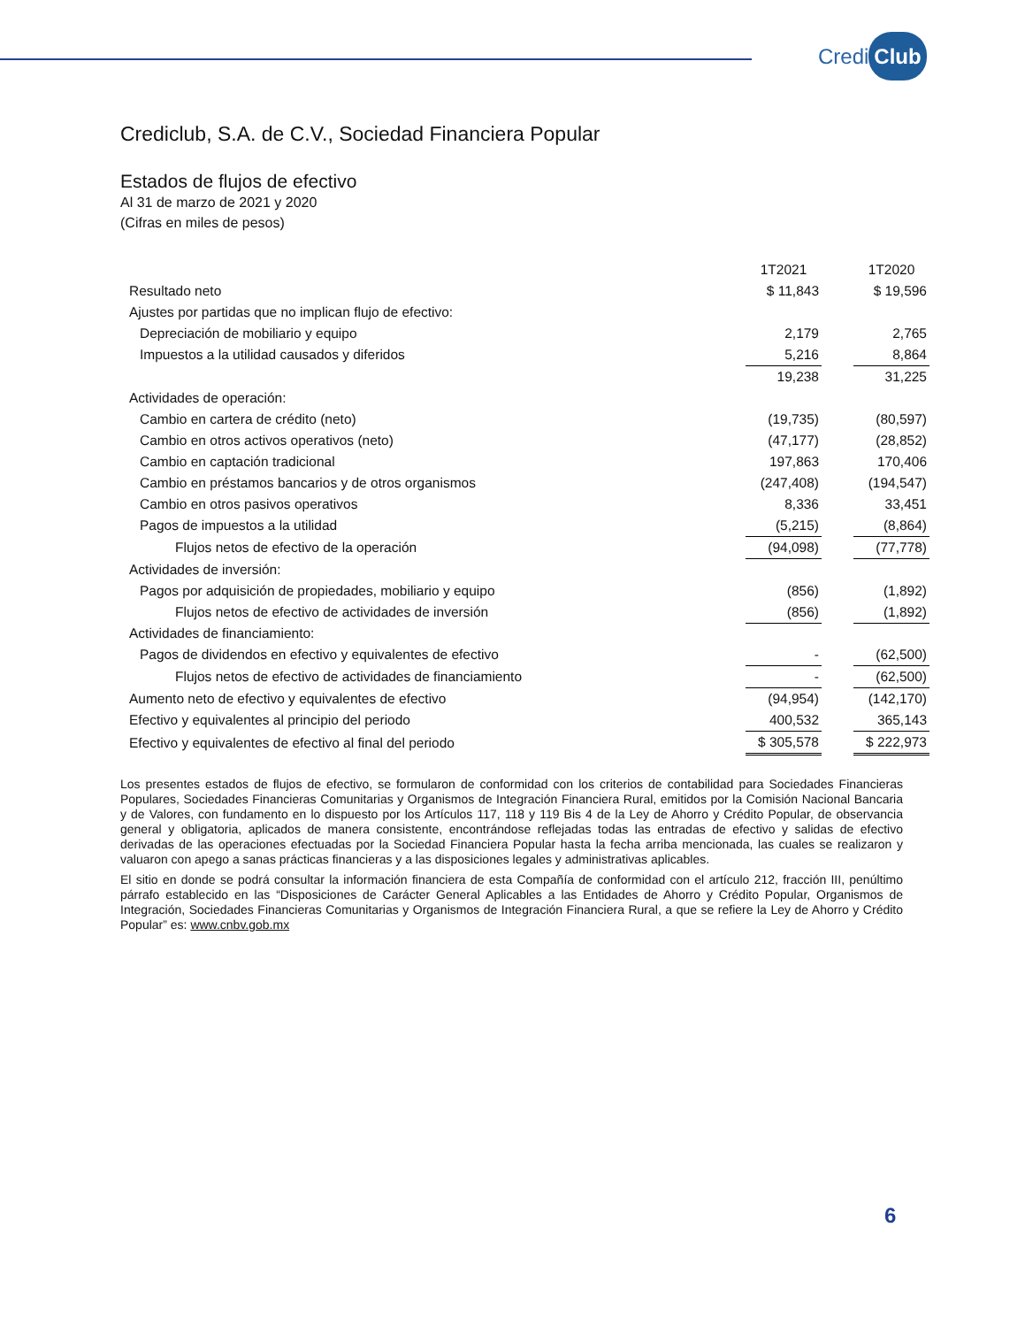Credi Club
Crediclub, S.A. de C.V., Sociedad Financiera Popular
Estados de flujos de efectivo
Al 31 de marzo de 2021 y 2020
(Cifras en miles de pesos)
| | 1T2021 | | 1T2020 |
| --- | --- | --- | --- |
| Resultado neto | $ 11,843 | | $ 19,596 |
| Ajustes por partidas que no implican flujo de efectivo: | | | |
| Depreciación de mobiliario y equipo | 2,179 | | 2,765 |
| Impuestos a la utilidad causados y diferidos | 5,216 | | 8,864 |
| | 19,238 | | 31,225 |
| Actividades de operación: | | | |
| Cambio en cartera de crédito (neto) | (19,735) | | (80,597) |
| Cambio en otros activos operativos (neto) | (47,177) | | (28,852) |
| Cambio en captación tradicional | 197,863 | | 170,406 |
| Cambio en préstamos bancarios y de otros organismos | (247,408) | | (194,547) |
| Cambio en otros pasivos operativos | 8,336 | | 33,451 |
| Pagos de impuestos a la utilidad | (5,215) | | (8,864) |
| Flujos netos de efectivo de la operación | (94,098) | | (77,778) |
| Actividades de inversión: | | | |
| Pagos por adquisición de propiedades, mobiliario y equipo | (856) | | (1,892) |
| Flujos netos de efectivo de actividades de inversión | (856) | | (1,892) |
| Actividades de financiamiento: | | | |
| Pagos de dividendos en efectivo y equivalentes de efectivo | - | | (62,500) |
| Flujos netos de efectivo de actividades de financiamiento | - | | (62,500) |
| Aumento neto de efectivo y equivalentes de efectivo | (94,954) | | (142,170) |
| Efectivo y equivalentes al principio del periodo | 400,532 | | 365,143 |
| Efectivo y equivalentes de efectivo al final del periodo | $ 305,578 | | $ 222,973 |
Los presentes estados de flujos de efectivo, se formularon de conformidad con los criterios de contabilidad para Sociedades Financieras Populares, Sociedades Financieras Comunitarias y Organismos de Integración Financiera Rural, emitidos por la Comisión Nacional Bancaria y de Valores, con fundamento en lo dispuesto por los Artículos 117, 118 y 119 Bis 4 de la Ley de Ahorro y Crédito Popular, de observancia general y obligatoria, aplicados de manera consistente, encontrándose reflejadas todas las entradas de efectivo y salidas de efectivo derivadas de las operaciones efectuadas por la Sociedad Financiera Popular hasta la fecha arriba mencionada, las cuales se realizaron y valuaron con apego a sanas prácticas financieras y a las disposiciones legales y administrativas aplicables.
El sitio en donde se podrá consultar la información financiera de esta Compañía de conformidad con el artículo 212, fracción III, penúltimo párrafo establecido en las “Disposiciones de Carácter General Aplicables a las Entidades de Ahorro y Crédito Popular, Organismos de Integración, Sociedades Financieras Comunitarias y Organismos de Integración Financiera Rural, a que se refiere la Ley de Ahorro y Crédito Popular” es: www.cnbv.gob.mx
6